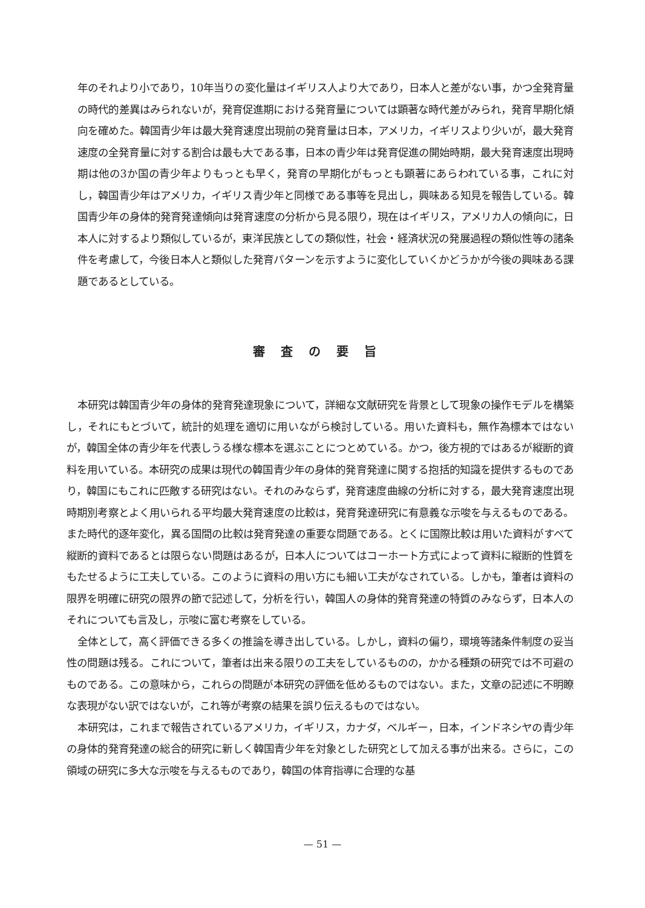年のそれより小であり，10年当りの変化量はイギリス人より大であり，日本人と差がない事，かつ全発育量の時代的差異はみられないが，発育促進期における発育量については顕著な時代差がみられ，発育早期化傾向を確めた。韓国青少年は最大発育速度出現前の発育量は日本，アメリカ，イギリスより少いが，最大発育速度の全発育量に対する割合は最も大である事，日本の青少年は発育促進の開始時期，最大発育速度出現時期は他の3か国の青少年よりもっとも早く，発育の早期化がもっとも顕著にあらわれている事，これに対し，韓国青少年はアメリカ，イギリス青少年と同様である事等を見出し，興味ある知見を報告している。韓国青少年の身体的発育発達傾向は発育速度の分析から見る限り，現在はイギリス，アメリカ人の傾向に，日本人に対するより類似しているが，東洋民族としての類似性，社会・経済状況の発展過程の類似性等の諸条件を考慮して，今後日本人と類似した発育パターンを示すように変化していくかどうかが今後の興味ある課題であるとしている。
審査の要旨
本研究は韓国青少年の身体的発育発達現象について，詳細な文献研究を背景として現象の操作モデルを構築し，それにもとづいて，統計的処理を適切に用いながら検討している。用いた資料も，無作為標本ではないが，韓国全体の青少年を代表しうる様な標本を選ぶことにつとめている。かつ，後方視的ではあるが縦断的資料を用いている。本研究の成果は現代の韓国青少年の身体的発育発達に関する抱括的知識を提供するものであり，韓国にもこれに匹敵する研究はない。それのみならず，発育速度曲線の分析に対する，最大発育速度出現時期別考察とよく用いられる平均最大発育速度の比較は，発育発達研究に有意義な示唆を与えるものである。また時代的逐年変化，異る国間の比較は発育発達の重要な問題である。とくに国際比較は用いた資料がすべて縦断的資料であるとは限らない問題はあるが，日本人についてはコーホート方式によって資料に縦断的性質をもたせるように工夫している。このように資料の用い方にも細い工夫がなされている。しかも，筆者は資料の限界を明確に研究の限界の節で記述して，分析を行い，韓国人の身体的発育発達の特質のみならず，日本人のそれについても言及し，示唆に富む考察をしている。
全体として，高く評価できる多くの推論を導き出している。しかし，資料の偏り，環境等諸条件制度の妥当性の問題は残る。これについて，筆者は出来る限りの工夫をしているものの，かかる種類の研究では不可避のものである。この意味から，これらの問題が本研究の評価を低めるものではない。また，文章の記述に不明瞭な表現がない訳ではないが，これ等が考察の結果を誤り伝えるものではない。
本研究は，これまで報告されているアメリカ，イギリス，カナダ，ベルギー，日本，インドネシヤの青少年の身体的発育発達の総合的研究に新しく韓国青少年を対象とした研究として加える事が出来る。さらに，この領域の研究に多大な示唆を与えるものであり，韓国の体育指導に合理的な基
— 51 —